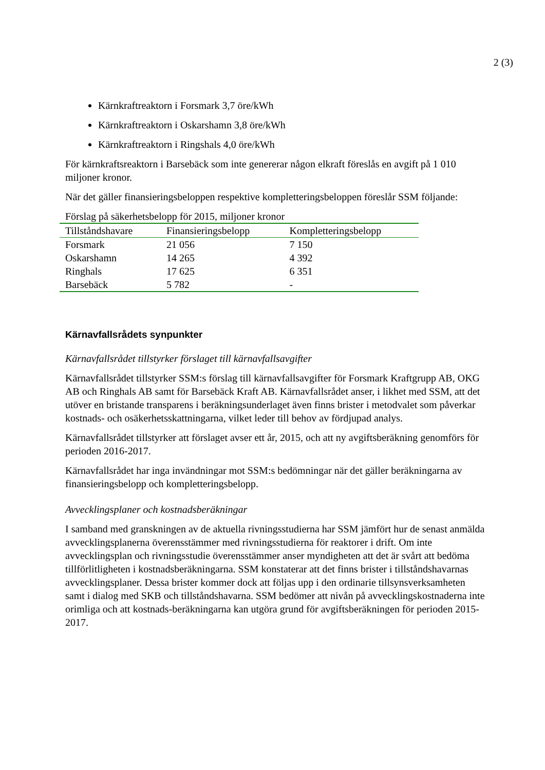2 (3)
Kärnkraftreaktorn i Forsmark 3,7 öre/kWh
Kärnkraftreaktorn i Oskarshamn 3,8 öre/kWh
Kärnkraftreaktorn i Ringshals 4,0 öre/kWh
För kärnkraftsreaktorn i Barsebäck som inte genererar någon elkraft föreslås en avgift på 1 010 miljoner kronor.
När det gäller finansieringsbeloppen respektive kompletteringsbeloppen föreslår SSM följande:
Förslag på säkerhetsbelopp för 2015, miljoner kronor
| Tillståndshavare | Finansieringsbelopp | Kompletteringsbelopp |
| --- | --- | --- |
| Forsmark | 21 056 | 7 150 |
| Oskarshamn | 14 265 | 4 392 |
| Ringhals | 17 625 | 6 351 |
| Barsebäck | 5 782 | - |
Kärnavfallsrådets synpunkter
Kärnavfallsrådet tillstyrker förslaget till kärnavfallsavgifter
Kärnavfallsrådet tillstyrker SSM:s förslag till kärnavfallsavgifter för Forsmark Kraftgrupp AB, OKG AB och Ringhals AB samt för Barsebäck Kraft AB. Kärnavfallsrådet anser, i likhet med SSM, att det utöver en bristande transparens i beräkningsunderlaget även finns brister i metodvalet som påverkar kostnads- och osäkerhetsskattningarna, vilket leder till behov av fördjupad analys.
Kärnavfallsrådet tillstyrker att förslaget avser ett år, 2015, och att ny avgiftsberäkning genomförs för perioden 2016-2017.
Kärnavfallsrådet har inga invändningar mot SSM:s bedömningar när det gäller beräkningarna av finansieringsbelopp och kompletteringsbelopp.
Avvecklingsplaner och kostnadsberäkningar
I samband med granskningen av de aktuella rivningsstudierna har SSM jämfört hur de senast anmälda avvecklingsplanerna överensstämmer med rivningsstudierna för reaktorer i drift. Om inte avvecklingsplan och rivningsstudie överensstämmer anser myndigheten att det är svårt att bedöma tillförlitligheten i kostnadsberäkningarna. SSM konstaterar att det finns brister i tillståndshavarnas avvecklingsplaner. Dessa brister kommer dock att följas upp i den ordinarie tillsynsverksamheten samt i dialog med SKB och tillståndshavarna. SSM bedömer att nivån på avvecklingskostnaderna inte orimliga och att kostnads-beräkningarna kan utgöra grund för avgiftsberäkningen för perioden 2015-2017.